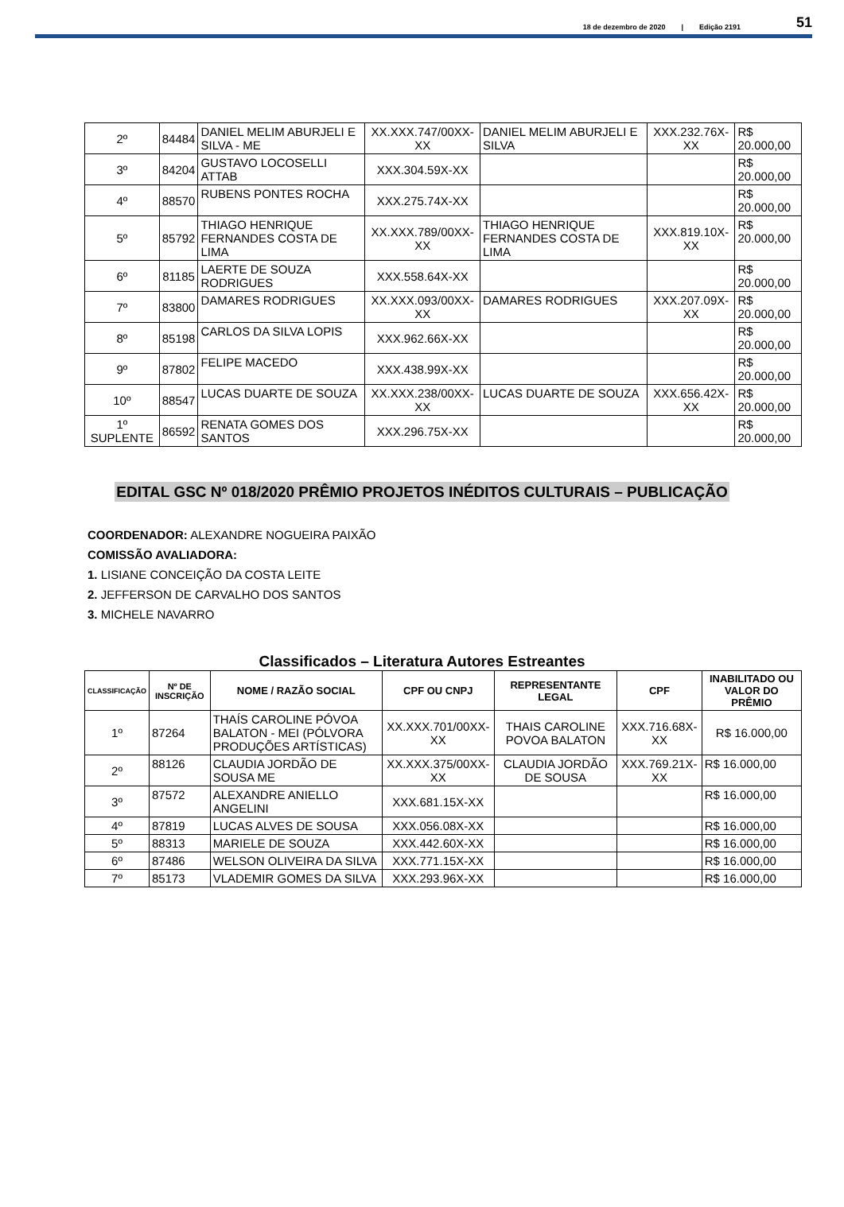18 de dezembro de 2020 | Edição 2191 51
| 2º | 84484 | DANIEL MELIM ABURJELI E SILVA - ME | XX.XXX.747/00XX-XX | DANIEL MELIM ABURJELI E SILVA | XXX.232.76X-XX | R$ 20.000,00 |
| 3º | 84204 | GUSTAVO LOCOSELLI ATTAB | XXX.304.59X-XX | | | R$ 20.000,00 |
| 4º | 88570 | RUBENS PONTES ROCHA | XXX.275.74X-XX | | | R$ 20.000,00 |
| 5º | 85792 | THIAGO HENRIQUE FERNANDES COSTA DE LIMA | XX.XXX.789/00XX-XX | THIAGO HENRIQUE FERNANDES COSTA DE LIMA | XXX.819.10X-XX | R$ 20.000,00 |
| 6º | 81185 | LAERTE DE SOUZA RODRIGUES | XXX.558.64X-XX | | | R$ 20.000,00 |
| 7º | 83800 | DAMARES RODRIGUES | XX.XXX.093/00XX-XX | DAMARES RODRIGUES | XXX.207.09X-XX | R$ 20.000,00 |
| 8º | 85198 | CARLOS DA SILVA LOPIS | XXX.962.66X-XX | | | R$ 20.000,00 |
| 9º | 87802 | FELIPE MACEDO | XXX.438.99X-XX | | | R$ 20.000,00 |
| 10º | 88547 | LUCAS DUARTE DE SOUZA | XX.XXX.238/00XX-XX | LUCAS DUARTE DE SOUZA | XXX.656.42X-XX | R$ 20.000,00 |
| 1º SUPLENTE | 86592 | RENATA GOMES DOS SANTOS | XXX.296.75X-XX | | | R$ 20.000,00 |
EDITAL GSC Nº 018/2020 PRÊMIO PROJETOS INÉDITOS CULTURAIS – PUBLICAÇÃO
COORDENADOR: ALEXANDRE NOGUEIRA PAIXÃO
COMISSÃO AVALIADORA:
1. LISIANE CONCEIÇÃO DA COSTA LEITE
2. JEFFERSON DE CARVALHO DOS SANTOS
3. MICHELE NAVARRO
Classificados – Literatura Autores Estreantes
| CLASSIFICAÇÃO | Nº DE INSCRIÇÃO | NOME / RAZÃO SOCIAL | CPF OU CNPJ | REPRESENTANTE LEGAL | CPF | INABILITADO OU VALOR DO PRÊMIO |
| --- | --- | --- | --- | --- | --- | --- |
| 1º | 87264 | THAÍS CAROLINE PÓVOA BALATON - MEI (PÓLVORA PRODUÇÕES ARTÍSTICAS) | XX.XXX.701/00XX-XX | THAIS CAROLINE POVOA BALATON | XXX.716.68X-XX | R$ 16.000,00 |
| 2º | 88126 | CLAUDIA JORDÃO DE SOUSA ME | XX.XXX.375/00XX-XX | CLAUDIA JORDÃO DE SOUSA | XXX.769.21X-XX | R$ 16.000,00 |
| 3º | 87572 | ALEXANDRE ANIELLO ANGELINI | XXX.681.15X-XX | | | R$ 16.000,00 |
| 4º | 87819 | LUCAS ALVES DE SOUSA | XXX.056.08X-XX | | | R$ 16.000,00 |
| 5º | 88313 | MARIELE DE SOUZA | XXX.442.60X-XX | | | R$ 16.000,00 |
| 6º | 87486 | WELSON OLIVEIRA DA SILVA | XXX.771.15X-XX | | | R$ 16.000,00 |
| 7º | 85173 | VLADEMIR GOMES DA SILVA | XXX.293.96X-XX | | | R$ 16.000,00 |